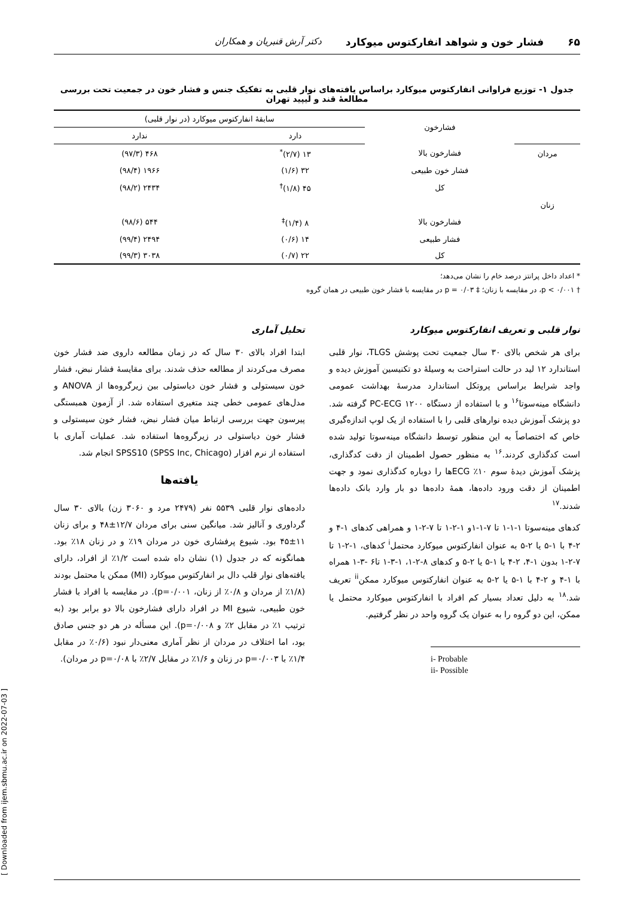۶۵ فشار خون و شواهد انفارکتوس میوکارد دکتر آرش قنبریان و همکاران
جدول ۱- توزیع فراوانی انفارکتوس میوکارد براساس یافته‌های نوار قلبی به تفکیک جنس و فشار خون در جمعیت تحت بررسی مطالعهٔ قند و لیپید تهران
| | فشارخون | سابقهٔ انفارکتوس میوکارد (در نوار قلبی) | |
| --- | --- | --- | --- |
| | | دارد | ندارد |
| مردان | فشارخون بالا | ۱۳ (۲/۷)<sup>*</sup> | ۴۶۸ (۹۷/۳) |
| | فشار خون طبیعی | ۳۲ (۱/۶) | ۱۹۶۶ (۹۸/۴) |
| | کل | ۴۵ (۱/۸)<sup>†</sup> | ۲۴۳۴ (۹۸/۲) |
| زنان | | | |
| | فشارخون بالا | ۸ (۱/۴)<sup>‡</sup> | ۵۴۴ (۹۸/۶) |
| | فشار طبیعی | ۱۴ (۰/۶) | ۲۴۹۴ (۹۹/۴) |
| | کل | ۲۲ (۰/۷) | ۳۰۳۸ (۹۹/۳) |
* اعداد داخل پرانتز درصد خام را نشان می‌دهد؛
† p < ۰/۰۰۱، در مقایسه با زنان؛ ‡ p = ۰/۰۳ در مقایسه با فشار خون طبیعی در همان گروه
نوار قلبی و تعریف انفارکتوس میوکارد
برای هر شخص بالای ۳۰ سال جمعیت تحت پوشش TLGS، نوار قلبی استاندارد ۱۲ لید در حالت استراحت به وسیلهٔ دو تکنیسین آموزش دیده و واجد شرایط براساس پروتکل استاندارد مدرسهٔ بهداشت عمومی دانشگاه مینه‌سوتا<sup>۱۶</sup> و با استفاده از دستگاه PC-ECG ۱۲۰۰ گرفته شد. دو پزشک آموزش دیده نوارهای قلبی را با استفاده از یک لوپ اندازه‌گیری خاص که اختصاصاً به این منظور توسط دانشگاه مینه‌سوتا تولید شده است کدگذاری کردند.<sup>۱۶</sup> به منظور حصول اطمینان از دقت کدگذاری، پزشک آموزش دیدهٔ سوم ۱۰٪ ECGها را دوباره کدگذاری نمود و جهت اطمینان از دقت ورود داده‌ها، همهٔ داده‌ها دو بار وارد بانک داده‌ها شدند.<sup>۱۷</sup>
کدهای مینه‌سوتا ۱-۱-۱ تا ۷-۱-۱و ۱-۲-۱ تا ۷-۲-۱ و همراهی کدهای ۱-۴ و ۲-۴ با ۱-۵ یا ۲-۵ به عنوان انفارکتوس میوکارد محتمل<sup>i</sup> کدهای، ۱-۲-۱ تا ۷-۲-۱ بدون ۱-۴، ۲-۴ با ۱-۵ یا ۲-۵ و کدهای ۸-۲-۱، ۱-۳-۱ تا۶ -۳-۱ همراه با ۱-۴ و ۲-۴ با ۱-۵ یا ۲-۵ به عنوان انفارکتوس میوکارد ممکن<sup>ii</sup> تعریف شد.<sup>۱۸</sup> به دلیل تعداد بسیار کم افراد با انفارکتوس میوکارد محتمل یا ممکن، این دو گروه را به عنوان یک گروه واحد در نظر گرفتیم.
i- Probable
ii- Possible
تحلیل آماری
ابتدا افراد بالای ۳۰ سال که در زمان مطالعه داروی ضد فشار خون مصرف می‌کردند از مطالعه حذف شدند. برای مقایسهٔ فشار نبض، فشار خون سیستولی و فشار خون دیاستولی بین زیرگروه‌ها از ANOVA و مدل‌های عمومی خطی چند متغیری استفاده شد. از آزمون همبستگی پیرسون جهت بررسی ارتباط میان فشار نبض، فشار خون سیستولی و فشار خون دیاستولی در زیرگروه‌ها استفاده شد. عملیات آماری با استفاده از نرم افزار SPSS10 (SPSS Inc, Chicago) انجام شد.
یافته‌ها
داده‌های نوار قلبی ۵۵۳۹ نفر (۲۴۷۹ مرد و ۳۰۶۰ زن) بالای ۳۰ سال گرداوری و آنالیز شد. میانگین سنی برای مردان ۱۲/۷±۴۸ و برای زنان ۱۱±۴۵ بود. شیوع پرفشاری خون در مردان ۱۹٪ و در زنان ۱۸٪ بود. همانگونه که در جدول (۱) نشان داه شده است ۱/۲٪ از افراد، دارای یافته‌های نوار قلب دال بر انفارکتوس میوکارد (MI) ممکن یا محتمل بودند (۱/۸٪ از مردان و ۰/۸٪ از زنان، p=۰/۰۰۱). در مقایسه با افراد با فشار خون طبیعی، شیوع MI در افراد دارای فشارخون بالا دو برابر بود (به ترتیب ۱٪ در مقابل ۲٪ و p=۰/۰۰۸). این مسأله در هر دو جنس صادق بود، اما اختلاف در مردان از نظر آماری معنی‌دار نبود (۰/۶٪ در مقابل ۱/۴٪ با p=۰/۰۰۳ در زنان و ۱/۶٪ در مقابل ۲/۷٪ با p=۰/۰۸ در مردان).
[ Downloaded from ijem.sbmu.ac.ir on 2022-07-03 ]